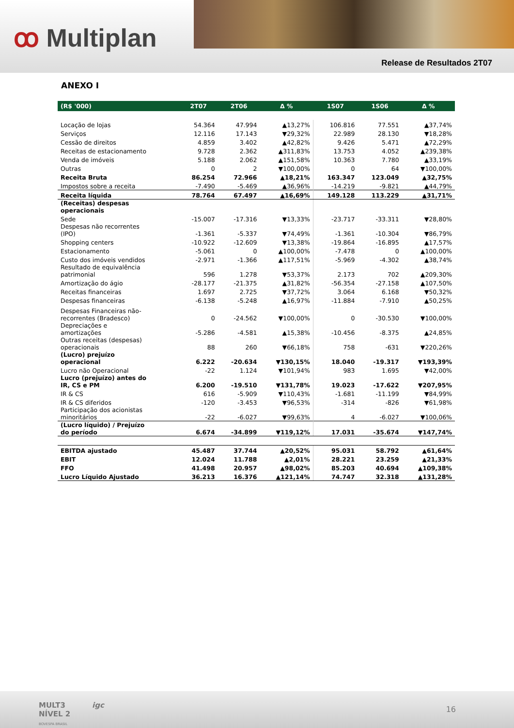ꝏ Multiplan
Release de Resultados 2T07
ANEXO I
| (R$ '000) | 2T07 | 2T06 | Δ % | 1S07 | 1S06 | Δ % |
| --- | --- | --- | --- | --- | --- | --- |
| Locação de lojas | 54.364 | 47.994 | ▲13,27% | 106.816 | 77.551 | ▲37,74% |
| Serviços | 12.116 | 17.143 | ▼29,32% | 22.989 | 28.130 | ▼18,28% |
| Cessão de direitos | 4.859 | 3.402 | ▲42,82% | 9.426 | 5.471 | ▲72,29% |
| Receitas de estacionamento | 9.728 | 2.362 | ▲311,83% | 13.753 | 4.052 | ▲239,38% |
| Venda de imóveis | 5.188 | 2.062 | ▲151,58% | 10.363 | 7.780 | ▲33,19% |
| Outras | 0 | 2 | ▼100,00% | 0 | 64 | ▼100,00% |
| Receita Bruta | 86.254 | 72.966 | ▲18,21% | 163.347 | 123.049 | ▲32,75% |
| Impostos sobre a receita | -7.490 | -5.469 | ▲36,96% | -14.219 | -9.821 | ▲44,79% |
| Receita líquida | 78.764 | 67.497 | ▲16,69% | 149.128 | 113.229 | ▲31,71% |
| (Receitas) despesas operacionais | | | | | | |
| Sede | -15.007 | -17.316 | ▼13,33% | -23.717 | -33.311 | ▼28,80% |
| Despesas não recorrentes (IPO) | -1.361 | -5.337 | ▼74,49% | -1.361 | -10.304 | ▼86,79% |
| Shopping centers | -10.922 | -12.609 | ▼13,38% | -19.864 | -16.895 | ▲17,57% |
| Estacionamento | -5.061 | 0 | ▲100,00% | -7.478 | 0 | ▲100,00% |
| Custo dos imóveis vendidos | -2.971 | -1.366 | ▲117,51% | -5.969 | -4.302 | ▲38,74% |
| Resultado de equivalência patrimonial | 596 | 1.278 | ▼53,37% | 2.173 | 702 | ▲209,30% |
| Amortização do ágio | -28.177 | -21.375 | ▲31,82% | -56.354 | -27.158 | ▲107,50% |
| Receitas financeiras | 1.697 | 2.725 | ▼37,72% | 3.064 | 6.168 | ▼50,32% |
| Despesas financeiras | -6.138 | -5.248 | ▲16,97% | -11.884 | -7.910 | ▲50,25% |
| Despesas Financeiras não- recorrentes (Bradesco) | 0 | -24.562 | ▼100,00% | 0 | -30.530 | ▼100,00% |
| Depreciações e amortizações | -5.286 | -4.581 | ▲15,38% | -10.456 | -8.375 | ▲24,85% |
| Outras receitas (despesas) operacionais | 88 | 260 | ▼66,18% | 758 | -631 | ▼220,26% |
| (Lucro) prejuízo operacional | 6.222 | -20.634 | ▼130,15% | 18.040 | -19.317 | ▼193,39% |
| Lucro não Operacional | -22 | 1.124 | ▼101,94% | 983 | 1.695 | ▼42,00% |
| Lucro (prejuízo) antes do IR, CS e PM | 6.200 | -19.510 | ▼131,78% | 19.023 | -17.622 | ▼207,95% |
| IR & CS | 616 | -5.909 | ▼110,43% | -1.681 | -11.199 | ▼84,99% |
| IR & CS diferidos | -120 | -3.453 | ▼96,53% | -314 | -826 | ▼61,98% |
| Participação dos acionistas minoritários | -22 | -6.027 | ▼99,63% | 4 | -6.027 | ▼100,06% |
| (Lucro líquido) / Prejuízo do período | 6.674 | -34.899 | ▼119,12% | 17.031 | -35.674 | ▼147,74% |
| EBITDA ajustado | 45.487 | 37.744 | ▲20,52% | 95.031 | 58.792 | ▲61,64% |
| EBIT | 12.024 | 11.788 | ▲2,01% | 28.221 | 23.259 | ▲21,33% |
| FFO | 41.498 | 20.957 | ▲98,02% | 85.203 | 40.694 | ▲109,38% |
| Lucro Líquido Ajustado | 36.213 | 16.376 | ▲121,14% | 74.747 | 32.318 | ▲131,28% |
MULT3
NÍVEL 2
BOVESPA BRASIL
igc 16